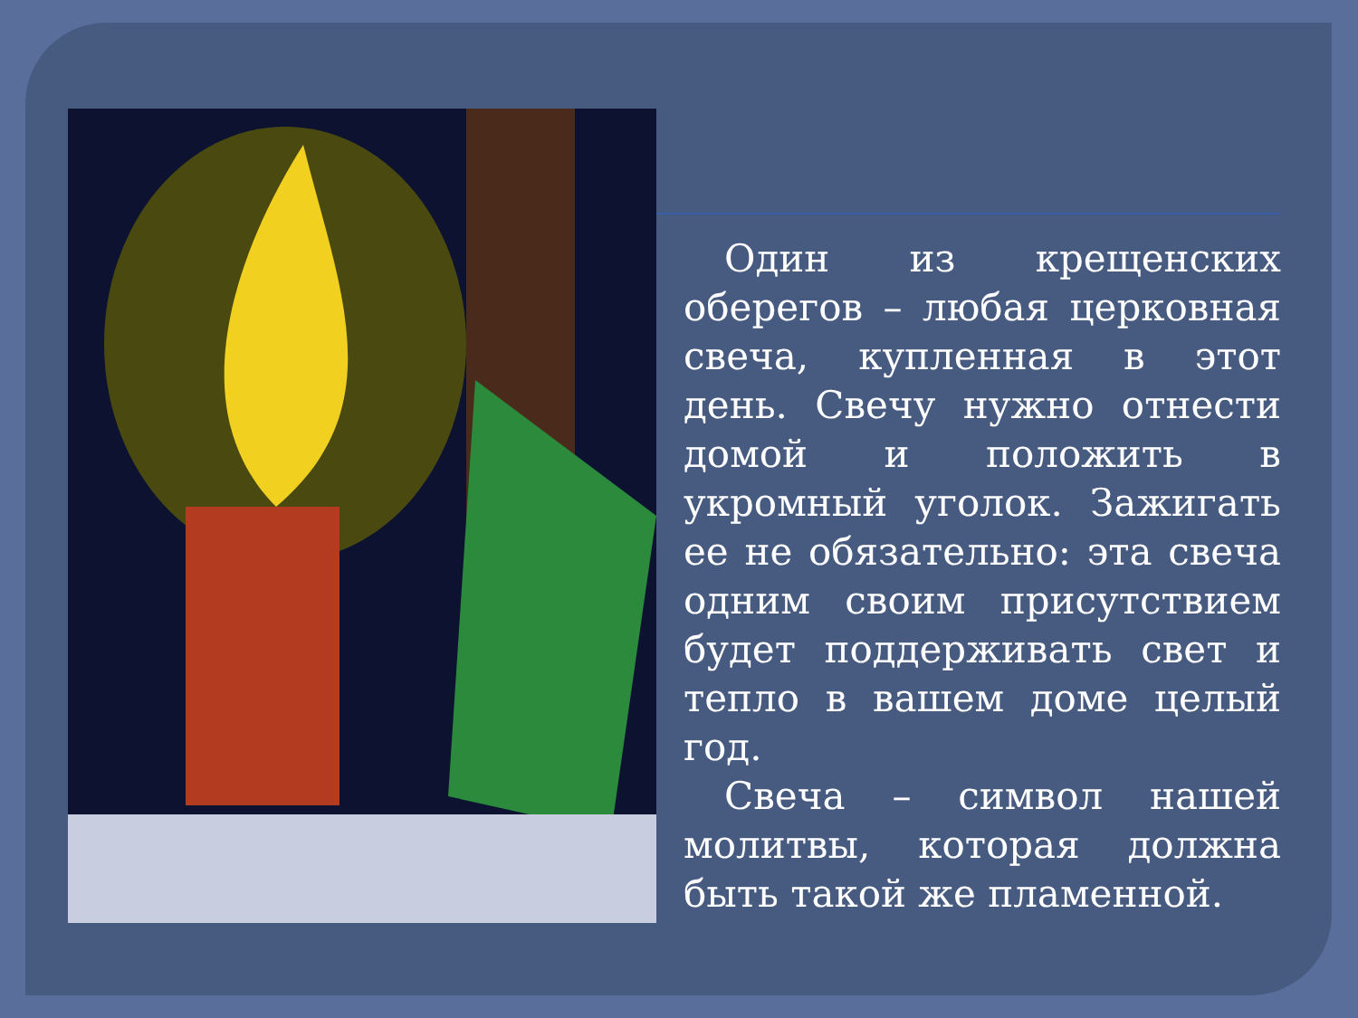Один из крещенских оберегов – любая церковная свеча, купленная в этот день. Свечу нужно отнести домой и положить в укромный уголок. Зажигать ее не обязательно: эта свеча одним своим присутствием будет поддерживать свет и тепло в вашем доме целый год.
Свеча – символ нашей молитвы, которая должна быть такой же пламенной.